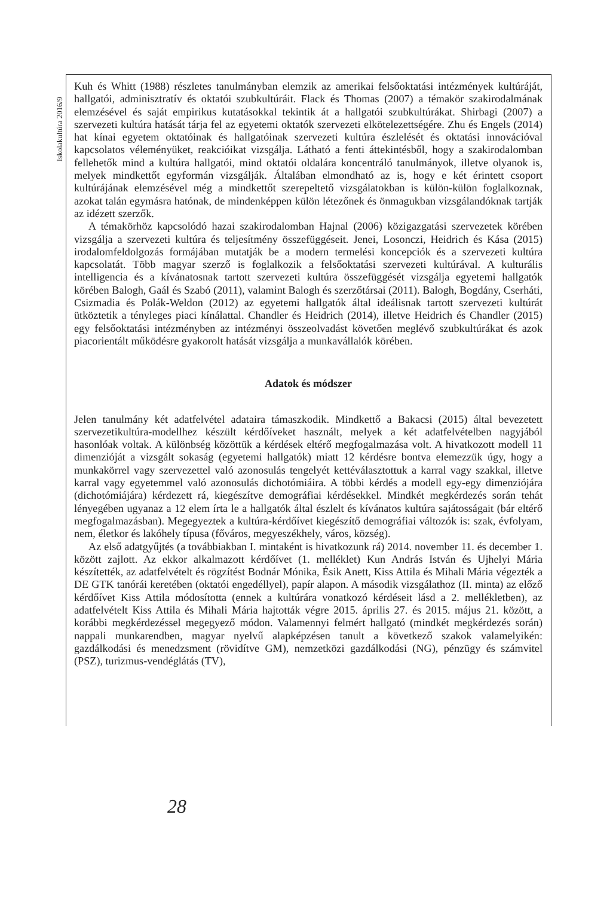Iskolakultúra 2016/9
Kuh és Whitt (1988) részletes tanulmányban elemzik az amerikai felsőoktatási intézmények kultúráját, hallgatói, adminisztratív és oktatói szubkultúráit. Flack és Thomas (2007) a témakör szakirodalmának elemzésével és saját empirikus kutatásokkal tekintik át a hallgatói szubkultúrákat. Shirbagi (2007) a szervezeti kultúra hatását tárja fel az egyetemi oktatók szervezeti elkötelezettségére. Zhu és Engels (2014) hat kínai egyetem oktatóinak és hallgatóinak szervezeti kultúra észlelését és oktatási innovációval kapcsolatos véleményüket, reakcióikat vizsgálja. Látható a fenti áttekintésből, hogy a szakirodalomban fellehetők mind a kultúra hallgatói, mind oktatói oldalára koncentráló tanulmányok, illetve olyanok is, melyek mindkettőt egyformán vizsgálják. Általában elmondható az is, hogy e két érintett csoport kultúrájának elemzésével még a mindkettőt szerepeltető vizsgálatokban is külön-külön foglalkoznak, azokat talán egymásra hatónak, de mindenképpen külön létezőnek és önmagukban vizsgálandóknak tartják az idézett szerzők.
A témakörhöz kapcsolódó hazai szakirodalomban Hajnal (2006) közigazgatási szervezetek körében vizsgálja a szervezeti kultúra és teljesítmény összefüggéseit. Jenei, Losonczi, Heidrich és Kása (2015) irodalomfeldolgozás formájában mutatják be a modern termelési koncepciók és a szervezeti kultúra kapcsolatát. Több magyar szerző is foglalkozik a felsőoktatási szervezeti kultúrával. A kulturális intelligencia és a kívánatosnak tartott szervezeti kultúra összefüggését vizsgálja egyetemi hallgatók körében Balogh, Gaál és Szabó (2011), valamint Balogh és szerzőtársai (2011). Balogh, Bogdány, Cserháti, Csizmadia és Polák-Weldon (2012) az egyetemi hallgatók által ideálisnak tartott szervezeti kultúrát ütköztetik a tényleges piaci kínálattal. Chandler és Heidrich (2014), illetve Heidrich és Chandler (2015) egy felsőoktatási intézményben az intézményi összeolvadást követően meglévő szubkultúrákat és azok piacorientált működésre gyakorolt hatását vizsgálja a munkavállalók körében.
Adatok és módszer
Jelen tanulmány két adatfelvétel adataira támaszkodik. Mindkettő a Bakacsi (2015) által bevezetett szervezetikultúra-modellhez készült kérdőíveket használt, melyek a két adatfelvételben nagyjából hasonlóak voltak. A különbség közöttük a kérdések eltérő megfogalmazása volt. A hivatkozott modell 11 dimenzióját a vizsgált sokaság (egyetemi hallgatók) miatt 12 kérdésre bontva elemezzük úgy, hogy a munkakörrel vagy szervezettel való azonosulás tengelyét kettéválasztottuk a karral vagy szakkal, illetve karral vagy egyetemmel való azonosulás dichotómiáira. A többi kérdés a modell egy-egy dimenziójára (dichotómiájára) kérdezett rá, kiegészítve demográfiai kérdésekkel. Mindkét megkérdezés során tehát lényegében ugyanaz a 12 elem írta le a hallgatók által észlelt és kívánatos kultúra sajátosságait (bár eltérő megfogalmazásban). Megegyeztek a kultúra-kérdőívet kiegészítő demográfiai változók is: szak, évfolyam, nem, életkor és lakóhely típusa (főváros, megyeszékhely, város, község).
Az első adatgyűjtés (a továbbiakban I. mintaként is hivatkozunk rá) 2014. november 11. és december 1. között zajlott. Az ekkor alkalmazott kérdőívet (1. melléklet) Kun András István és Ujhelyi Mária készítették, az adatfelvételt és rögzítést Bodnár Mónika, Ésik Anett, Kiss Attila és Mihali Mária végezték a DE GTK tanórái keretében (oktatói engedéllyel), papír alapon. A második vizsgálathoz (II. minta) az előző kérdőívet Kiss Attila módosította (ennek a kultúrára vonatkozó kérdéseit lásd a 2. mellékletben), az adatfelvételt Kiss Attila és Mihali Mária hajtották végre 2015. április 27. és 2015. május 21. között, a korábbi megkérdezéssel megegyező módon. Valamennyi felmért hallgató (mindkét megkérdezés során) nappali munkarendben, magyar nyelvű alapképzésen tanult a következő szakok valamelyikén: gazdálkodási és menedzsment (rövidítve GM), nemzetközi gazdálkodási (NG), pénzügy és számvitel (PSZ), turizmus-vendéglátás (TV),
28